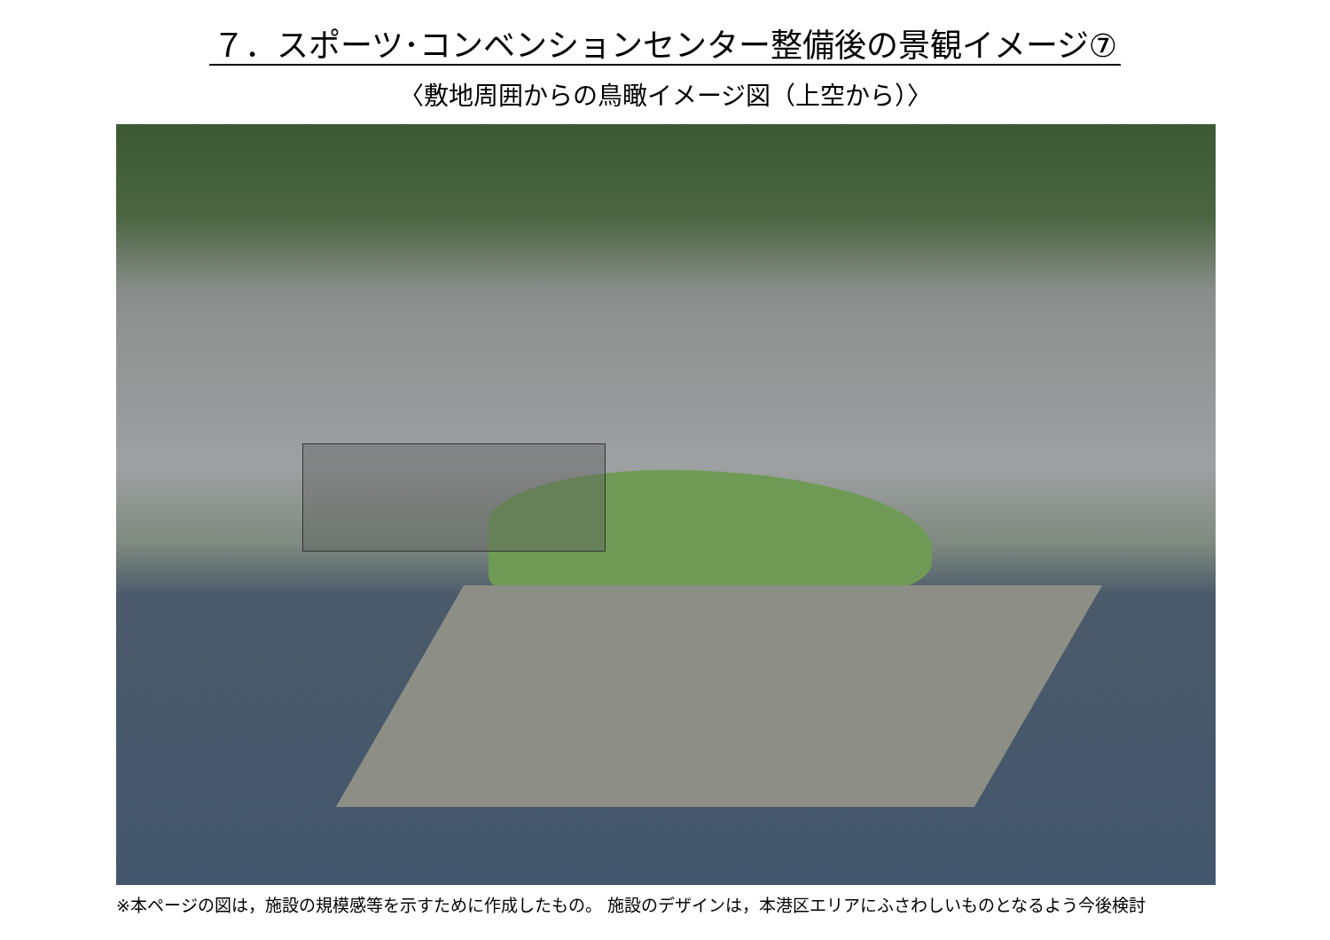７．スポーツ･コンベンションセンター整備後の景観イメージ⑦
〈敷地周囲からの鳥瞰イメージ図（上空から）〉
※本ページの図は，施設の規模感等を示すために作成したもの。 施設のデザインは，本港区エリアにふさわしいものとなるよう今後検討